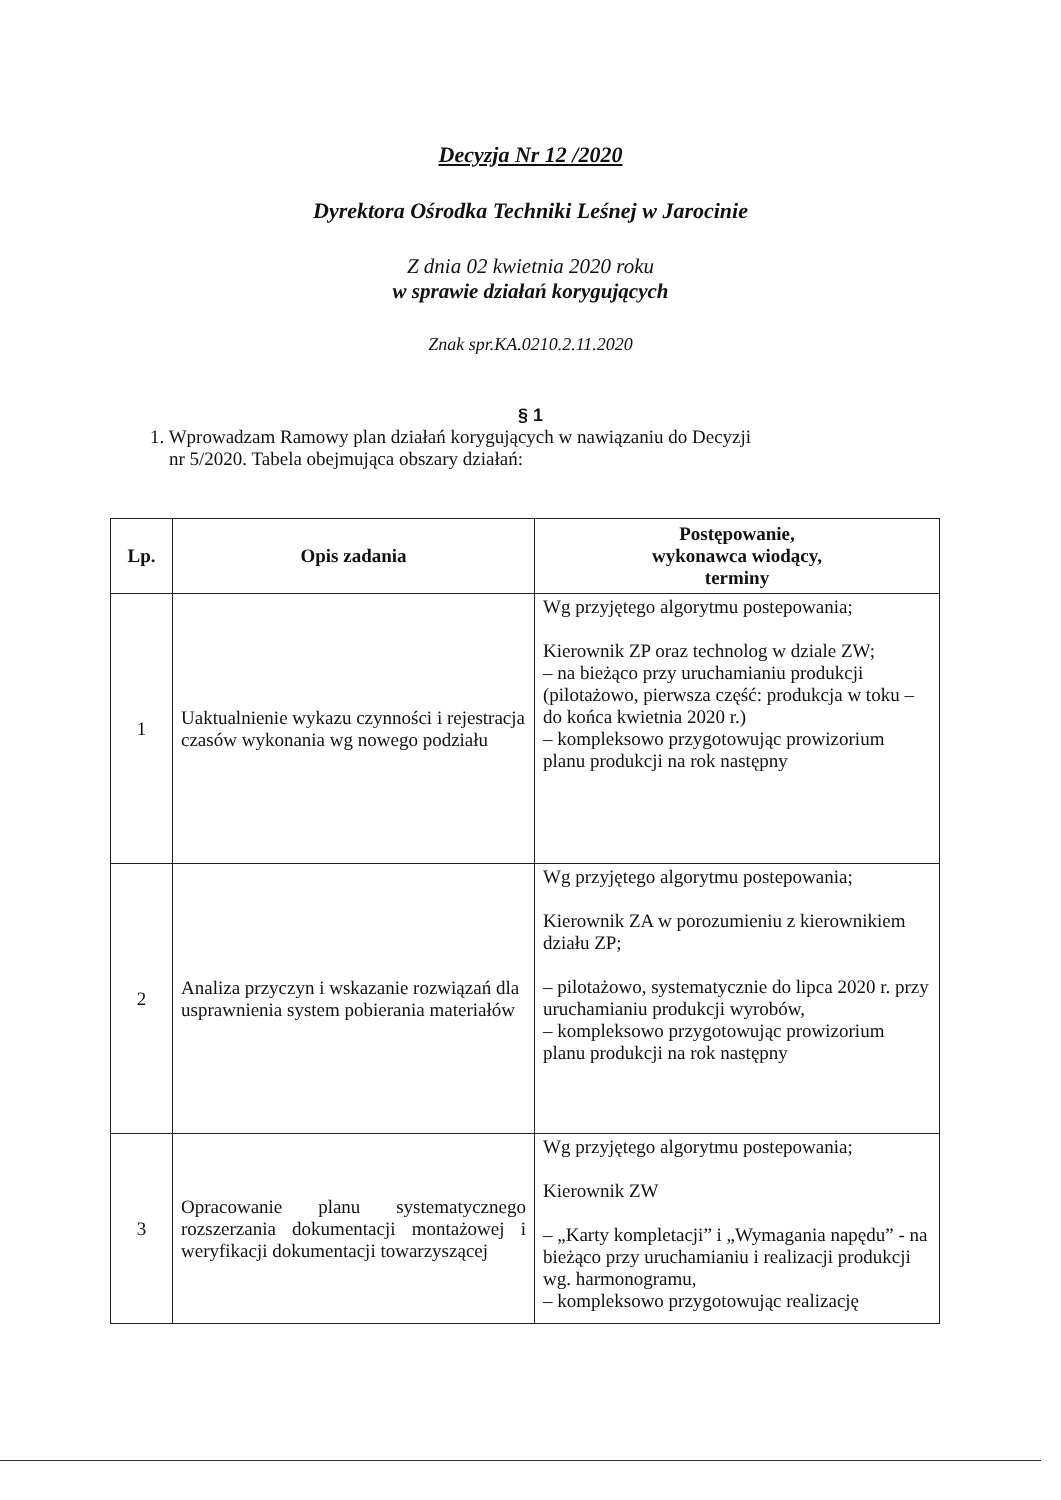Decyzja Nr 12 /2020
Dyrektora Ośrodka Techniki Leśnej w Jarocinie
Z dnia 02 kwietnia 2020 roku
w sprawie działań korygujących
Znak spr.KA.0210.2.11.2020
§ 1
1. Wprowadzam Ramowy plan działań korygujących w nawiązaniu do Decyzji
nr 5/2020. Tabela obejmująca obszary działań:
| Lp. | Opis zadania | Postępowanie, wykonawca wiodący, terminy |
| --- | --- | --- |
| 1 | Uaktualnienie wykazu czynności i rejestracja czasów wykonania wg nowego podziału | Wg przyjętego algorytmu postepowania; Kierownik ZP oraz technolog w dziale ZW; – na bieżąco przy uruchamianiu produkcji (pilotażowo, pierwsza część: produkcja w toku – do końca kwietnia 2020 r.) – kompleksowo przygotowując prowizorium planu produkcji na rok następny |
| 2 | Analiza przyczyn i wskazanie rozwiązań dla usprawnienia system pobierania materiałów | Wg przyjętego algorytmu postepowania; Kierownik ZA w porozumieniu z kierownikiem działu ZP; – pilotażowo, systematycznie do lipca 2020 r. przy uruchamianiu produkcji wyrobów, – kompleksowo przygotowując prowizorium planu produkcji na rok następny |
| 3 | Opracowanie planu systematycznego rozszerzania dokumentacji montażowej i weryfikacji dokumentacji towarzyszącej | Wg przyjętego algorytmu postepowania; Kierownik ZW – „Karty kompletacji” i „Wymagania napędu” - na bieżąco przy uruchamianiu i realizacji produkcji wg. harmonogramu, – kompleksowo przygotowując realizację |